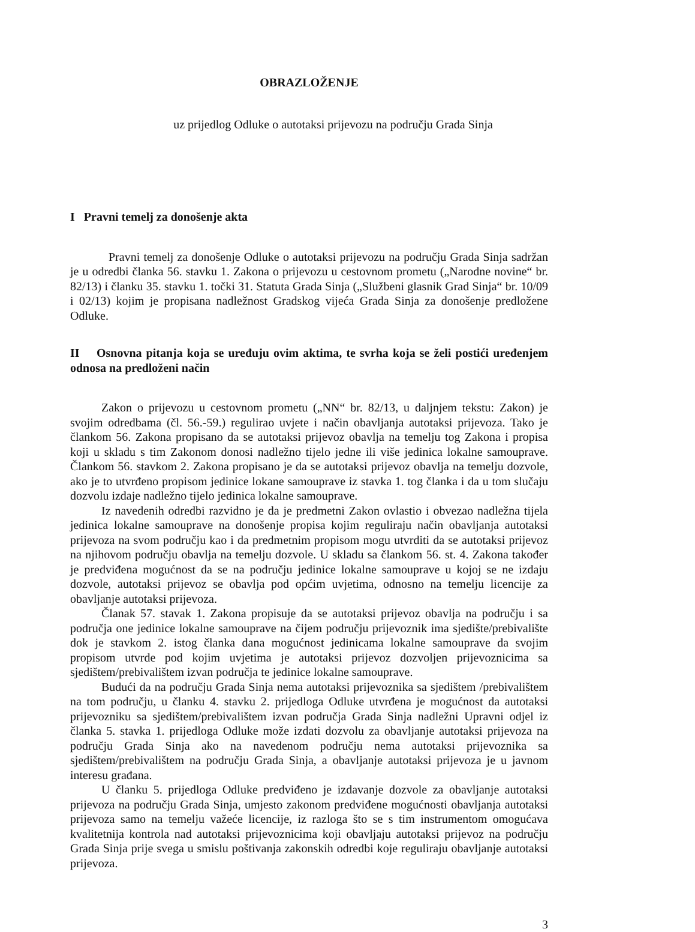OBRAZLOŽENJE
uz prijedlog Odluke o autotaksi prijevozu na području Grada Sinja
I Pravni temelj za donošenje akta
Pravni temelj za donošenje Odluke o autotaksi prijevozu na području Grada Sinja sadržan je u odredbi članka 56. stavku 1. Zakona o prijevozu u cestovnom prometu („Narodne novine“ br. 82/13) i članku 35. stavku 1. točki 31. Statuta Grada Sinja („Službeni glasnik Grad Sinja“ br. 10/09 i 02/13) kojim je propisana nadležnost Gradskog vijeća Grada Sinja za donošenje predložene Odluke.
II Osnovna pitanja koja se uređuju ovim aktima, te svrha koja se želi postići uređenjem odnosa na predloženi način
Zakon o prijevozu u cestovnom prometu („NN“ br. 82/13, u daljnjem tekstu: Zakon) je svojim odredbama (čl. 56.-59.) regulirao uvjete i način obavljanja autotaksi prijevoza. Tako je člankom 56. Zakona propisano da se autotaksi prijevoz obavlja na temelju tog Zakona i propisa koji u skladu s tim Zakonom donosi nadležno tijelo jedne ili više jedinica lokalne samouprave. Člankom 56. stavkom 2. Zakona propisano je da se autotaksi prijevoz obavlja na temelju dozvole, ako je to utvrđeno propisom jedinice lokane samouprave iz stavka 1. tog članka i da u tom slučaju dozvolu izdaje nadležno tijelo jedinica lokalne samouprave.
Iz navedenih odredbi razvidno je da je predmetni Zakon ovlastio i obvezao nadležna tijela jedinica lokalne samouprave na donošenje propisa kojim reguliraju način obavljanja autotaksi prijevoza na svom području kao i da predmetnim propisom mogu utvrditi da se autotaksi prijevoz na njihovom području obavlja na temelju dozvole. U skladu sa člankom 56. st. 4. Zakona također je predviđena mogućnost da se na području jedinice lokalne samouprave u kojoj se ne izdaju dozvole, autotaksi prijevoz se obavlja pod općim uvjetima, odnosno na temelju licencije za obavljanje autotaksi prijevoza.
Članak 57. stavak 1. Zakona propisuje da se autotaksi prijevoz obavlja na području i sa područja one jedinice lokalne samouprave na čijem području prijevoznik ima sjedište/prebivalište dok je stavkom 2. istog članka dana mogućnost jedinicama lokalne samouprave da svojim propisom utvrde pod kojim uvjetima je autotaksi prijevoz dozvoljen prijevoznicima sa sjedištem/prebivalištem izvan područja te jedinice lokalne samouprave.
Budući da na području Grada Sinja nema autotaksi prijevoznika sa sjedištem /prebivalištem na tom području, u članku 4. stavku 2. prijedloga Odluke utvrđena je mogućnost da autotaksi prijevozniku sa sjedištem/prebivalištem izvan područja Grada Sinja nadležni Upravni odjel iz članka 5. stavka 1. prijedloga Odluke može izdati dozvolu za obavljanje autotaksi prijevoza na području Grada Sinja ako na navedenom području nema autotaksi prijevoznika sa sjedištem/prebivalištem na području Grada Sinja, a obavljanje autotaksi prijevoza je u javnom interesu građana.
U članku 5. prijedloga Odluke predviđeno je izdavanje dozvole za obavljanje autotaksi prijevoza na području Grada Sinja, umjesto zakonom predviđene mogućnosti obavljanja autotaksi prijevoza samo na temelju važeće licencije, iz razloga što se s tim instrumentom omogućava kvalitetnija kontrola nad autotaksi prijevoznicima koji obavljaju autotaksi prijevoz na području Grada Sinja prije svega u smislu poštivanja zakonskih odredbi koje reguliraju obavljanje autotaksi prijevoza.
3